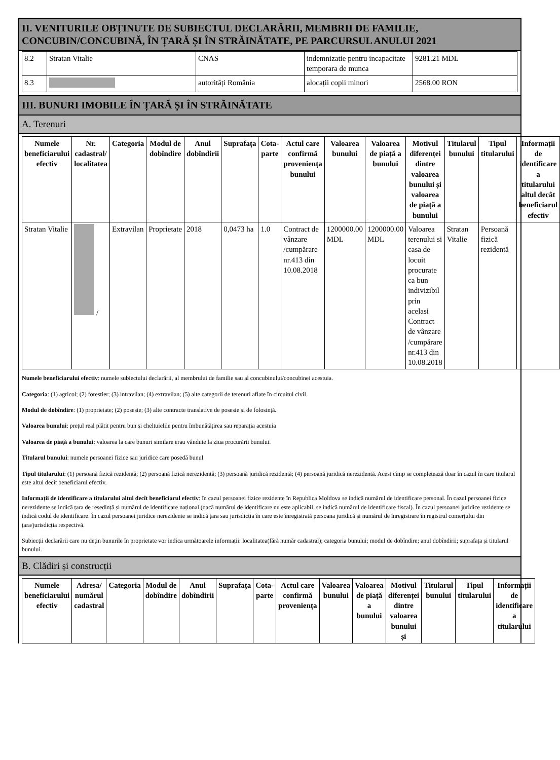II. VENITURILE OBȚINUTE DE SUBIECTUL DECLARĂRII, MEMBRII DE FAMILIE, CONCUBIN/CONCUBINĂ, ÎN ȚARĂ ȘI ÎN STRĂINĂTATE, PE PARCURSUL ANULUI 2021
| 8.2 | Stratan Vitalie | CNAS | indemnizatie pentru incapacitate temporara de munca | 9281.21 MDL |
| 8.3 | | autorități România | alocații copii minori | 2568.00 RON |
III. BUNURI IMOBILE ÎN ȚARĂ ȘI ÎN STRĂINĂTATE
A. Terenuri
| Numele beneficiarului efectiv | Nr. cadastral/ localitatea | Categoria | Modul de dobîndire | Anul dobîndirii | Suprafața | Cota-parte | Actul care confirmă proveniența bunului | Valoarea bunului | Valoarea de piață a bunului | Motivul diferenței dintre valoarea bunului și valoarea de piață a bunului | Titularul bunului | Tipul titularului | Informații de identificare a titularului altul decât beneficiarul efectiv |
| --- | --- | --- | --- | --- | --- | --- | --- | --- | --- | --- | --- | --- | --- |
| Stratan Vitalie | / | Extravilan | Proprietate | 2018 | 0,0473 ha | 1.0 | Contract de vânzare /cumpărare nr.413 din 10.08.2018 | 1200000.00 MDL | 1200000.00 MDL | Valoarea terenului si casa de locuit procurate ca bun indivizibil prin acelasi Contract de vânzare /cumpărare nr.413 din 10.08.2018 | Stratan Vitalie | Persoană fizică rezidentă | |
Numele beneficiarului efectiv: numele subiectului declarării, al membrului de familie sau al concubinului/concubinei acestuia.
Categoria: (1) agricol; (2) forestier; (3) intravilan; (4) extravilan; (5) alte categorii de terenuri aflate în circuitul civil.
Modul de dobîndire: (1) proprietate; (2) posesie; (3) alte contracte translative de posesie și de folosință.
Valoarea bunului: prețul real plătit pentru bun și cheltuielile pentru îmbunătățirea sau reparația acestuia
Valoarea de piață a bunului: valoarea la care bunuri similare erau vândute la ziua procurării bunului.
Titularul bunului: numele persoanei fizice sau juridice care posedă bunul
Tipul titularului: (1) persoană fizică rezidentă; (2) persoană fizică nerezidentă; (3) persoană juridică rezidentă; (4) persoană juridică nerezidentă. Acest cîmp se completează doar în cazul în care titularul este altul decît beneficiarul efectiv.
Informații de identificare a titularului altul decît beneficiarul efectiv: în cazul persoanei fizice rezidente în Republica Moldova se indică numărul de identificare personal. În cazul persoanei fizice nerezidente se indică țara de reședință și numărul de identificare național (dacă numărul de identificare nu este aplicabil, se indică numărul de identificare fiscal). În cazul persoanei juridice rezidente se indică codul de identificare. În cazul persoanei juridice nerezidente se indică țara sau jurisdicția în care este înregistrată persoana juridică și numărul de înregistrare în registrul comerțului din țara/jurisdicția respectivă.
Subiecții declarării care nu dețin bunurile în proprietate vor indica următoarele informații: localitatea(fără număr cadastral); categoria bunului; modul de dobîndire; anul dobîndirii; suprafața și titularul bunului.
B. Clădiri și construcții
| Numele beneficiarului efectiv | Adresa/ numărul cadastral | Categoria | Modul de dobîndire | Anul dobîndirii | Suprafața | Cota-parte | Actul care confirmă proveniența | Valoarea bunului | Valoarea de piață a bunului | Motivul diferenței dintre valoarea bunului și | Titularul bunului | Tipul titularului | Informații de identificare a titularului |
| --- | --- | --- | --- | --- | --- | --- | --- | --- | --- | --- | --- | --- | --- |